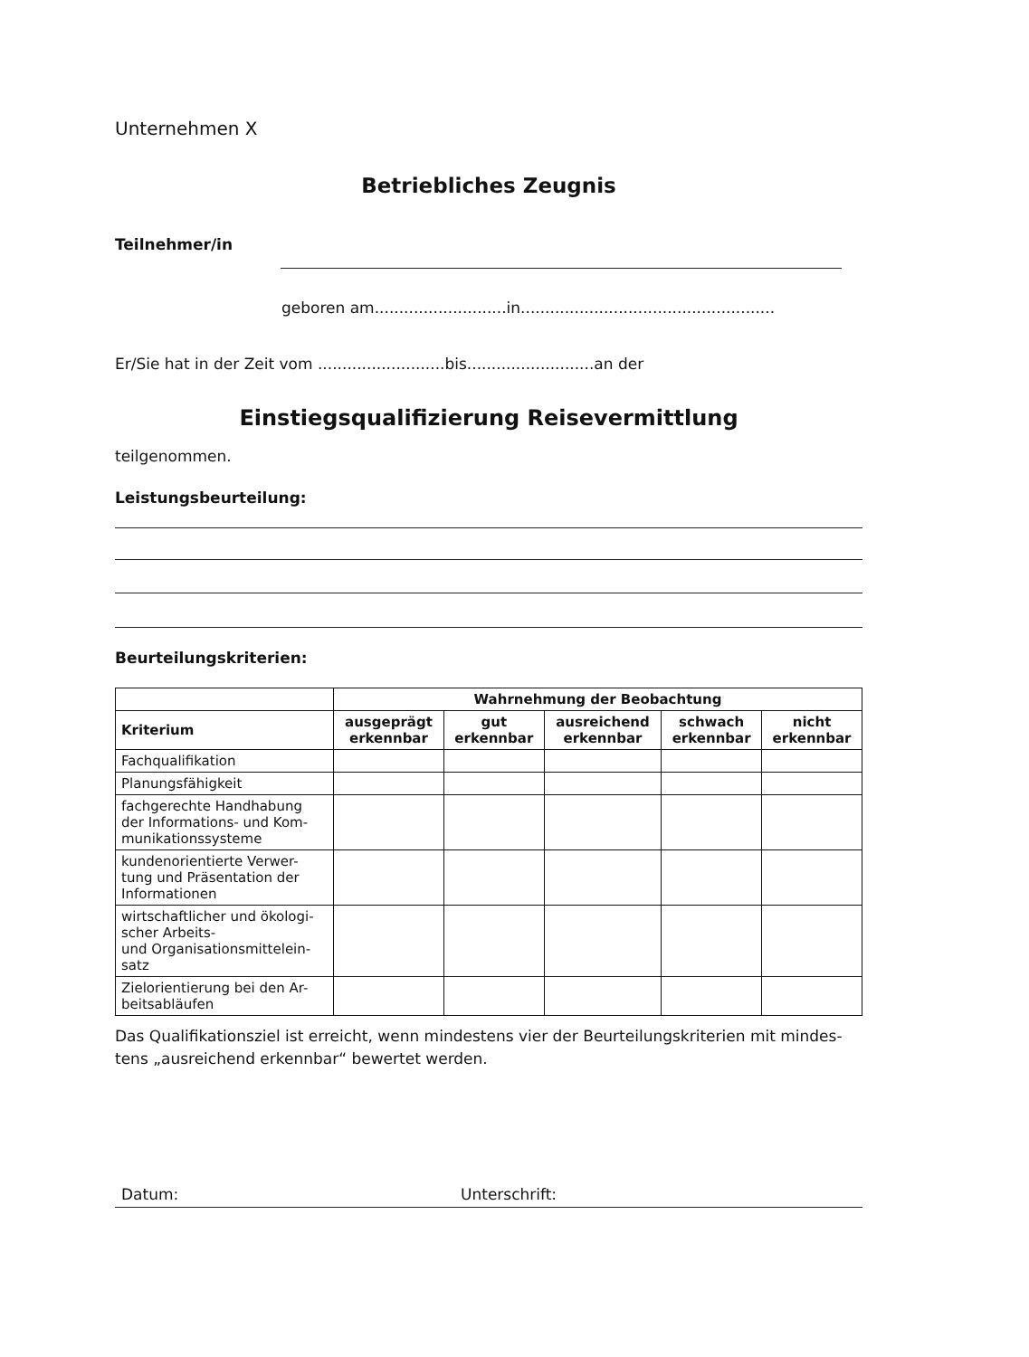Unternehmen X
Betriebliches Zeugnis
Teilnehmer/in
geboren am...........................in....................................................
Er/Sie hat in der Zeit vom ..........................bis..........................an der
Einstiegsqualifizierung Reisevermittlung
teilgenommen.
Leistungsbeurteilung:
Beurteilungskriterien:
| | Wahrnehmung der Beobachtung | | | | |
| Kriterium | ausgeprägt erkennbar | gut erkennbar | ausreichend erkennbar | schwach erkennbar | nicht erkennbar |
| Fachqualifikation | | | | | |
| Planungsfähigkeit | | | | | |
| fachgerechte Handhabung der Informations- und Kom-munikationssysteme | | | | | |
| kundenorientierte Verwer-tung und Präsentation der Informationen | | | | | |
| wirtschaftlicher und ökologi-scher Arbeits- und Organisationsmittelein-satz | | | | | |
| Zielorientierung bei den Ar-beitsabläufen | | | | | |
Das Qualifikationsziel ist erreicht, wenn mindestens vier der Beurteilungskriterien mit mindes-tens „ausreichend erkennbar“ bewertet werden.
Datum: Unterschrift: